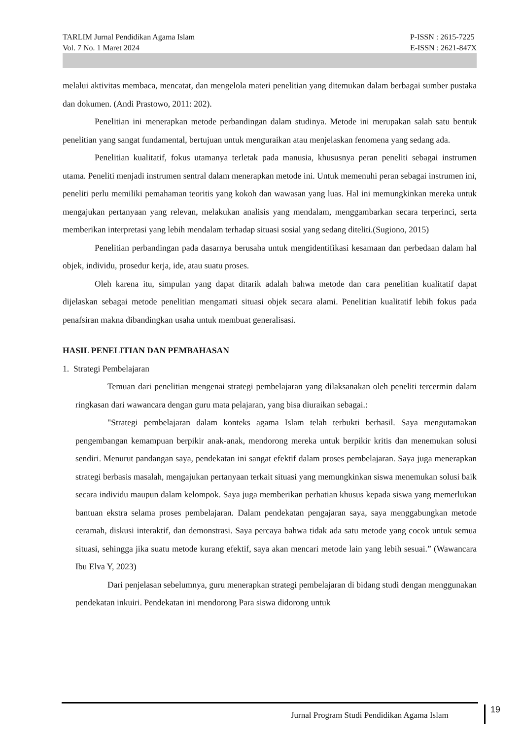TARLIM Jurnal Pendidikan Agama Islam
Vol. 7 No. 1 Maret 2024
P-ISSN : 2615-7225
E-ISSN : 2621-847X
melalui aktivitas membaca, mencatat, dan mengelola materi penelitian yang ditemukan dalam berbagai sumber pustaka dan dokumen. (Andi Prastowo, 2011: 202).
Penelitian ini menerapkan metode perbandingan dalam studinya. Metode ini merupakan salah satu bentuk penelitian yang sangat fundamental, bertujuan untuk menguraikan atau menjelaskan fenomena yang sedang ada.
Penelitian kualitatif, fokus utamanya terletak pada manusia, khususnya peran peneliti sebagai instrumen utama. Peneliti menjadi instrumen sentral dalam menerapkan metode ini. Untuk memenuhi peran sebagai instrumen ini, peneliti perlu memiliki pemahaman teoritis yang kokoh dan wawasan yang luas. Hal ini memungkinkan mereka untuk mengajukan pertanyaan yang relevan, melakukan analisis yang mendalam, menggambarkan secara terperinci, serta memberikan interpretasi yang lebih mendalam terhadap situasi sosial yang sedang diteliti.(Sugiono, 2015)
Penelitian perbandingan pada dasarnya berusaha untuk mengidentifikasi kesamaan dan perbedaan dalam hal objek, individu, prosedur kerja, ide, atau suatu proses.
Oleh karena itu, simpulan yang dapat ditarik adalah bahwa metode dan cara penelitian kualitatif dapat dijelaskan sebagai metode penelitian mengamati situasi objek secara alami. Penelitian kualitatif lebih fokus pada penafsiran makna dibandingkan usaha untuk membuat generalisasi.
HASIL PENELITIAN DAN PEMBAHASAN
1. Strategi Pembelajaran
Temuan dari penelitian mengenai strategi pembelajaran yang dilaksanakan oleh peneliti tercermin dalam ringkasan dari wawancara dengan guru mata pelajaran, yang bisa diuraikan sebagai.:
"Strategi pembelajaran dalam konteks agama Islam telah terbukti berhasil. Saya mengutamakan pengembangan kemampuan berpikir anak-anak, mendorong mereka untuk berpikir kritis dan menemukan solusi sendiri. Menurut pandangan saya, pendekatan ini sangat efektif dalam proses pembelajaran. Saya juga menerapkan strategi berbasis masalah, mengajukan pertanyaan terkait situasi yang memungkinkan siswa menemukan solusi baik secara individu maupun dalam kelompok. Saya juga memberikan perhatian khusus kepada siswa yang memerlukan bantuan ekstra selama proses pembelajaran. Dalam pendekatan pengajaran saya, saya menggabungkan metode ceramah, diskusi interaktif, dan demonstrasi. Saya percaya bahwa tidak ada satu metode yang cocok untuk semua situasi, sehingga jika suatu metode kurang efektif, saya akan mencari metode lain yang lebih sesuai.” (Wawancara Ibu Elva Y, 2023)
Dari penjelasan sebelumnya, guru menerapkan strategi pembelajaran di bidang studi dengan menggunakan pendekatan inkuiri. Pendekatan ini mendorong Para siswa didorong untuk
Jurnal Program Studi Pendidikan Agama Islam
19